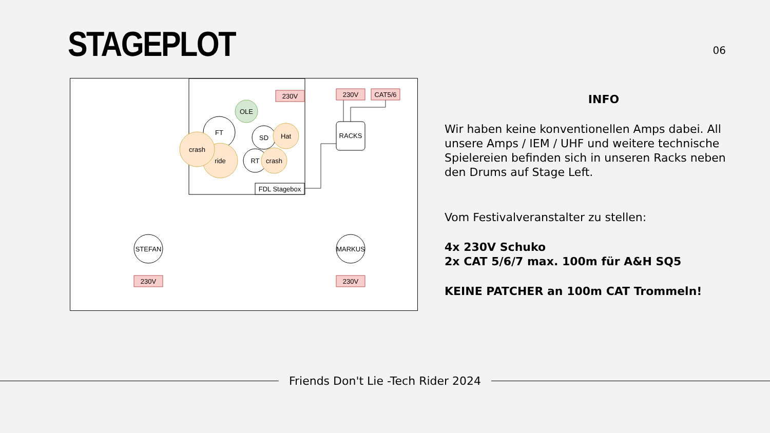STAGEPLOT
06
230V
230V
CAT5/6
RACKS
OLE
FT
SD
Hat
RT
crash
ride
crash
FDL Stagebox
STEFAN
MARKUS
230V
230V
INFO
Wir haben keine konventionellen Amps dabei. All unsere Amps / IEM / UHF und weitere technische Spielereien befinden sich in unseren Racks neben den Drums auf Stage Left.
Vom Festivalveranstalter zu stellen:
4x 230V Schuko
2x CAT 5/6/7 max. 100m für A&H SQ5
KEINE PATCHER an 100m CAT Trommeln!
Friends Don't Lie -Tech Rider 2024